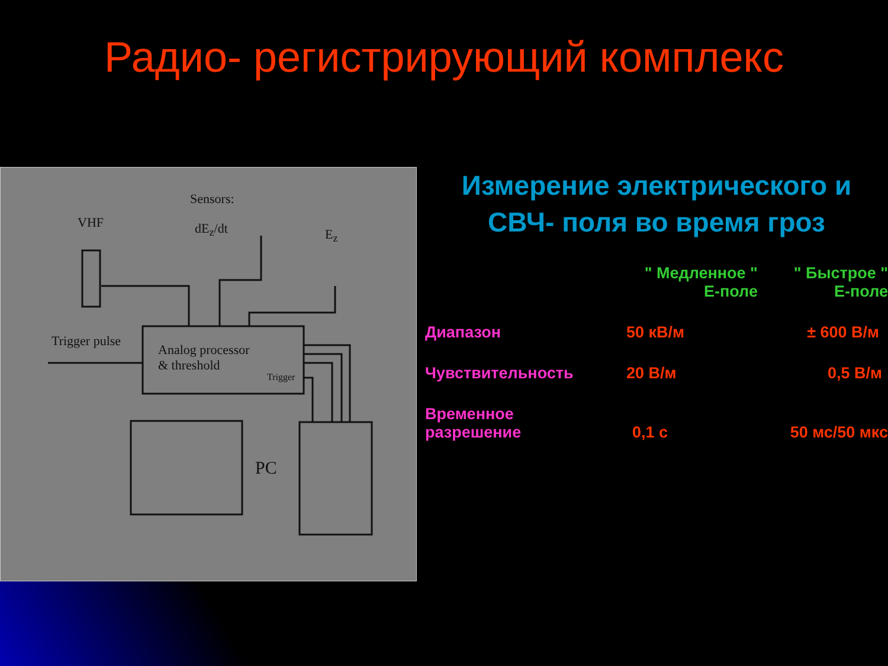Радио- регистрирующий комплекс
Sensors:
VHF dE<sub>z</sub>/dt E<sub>z</sub>
Trigger pulse
Analog processor
& threshold
Trigger
PC
Измерение электрического и
СВЧ- поля во время гроз
| | " Медленное " Е-поле | " Быстрое " Е-поле |
| Диапазон | 50 кВ/м | ± 600 В/м |
| Чувствительность | 20 В/м | 0,5 В/м |
| Временное разрешение | 0,1 с | 50 мс/50 мкс |